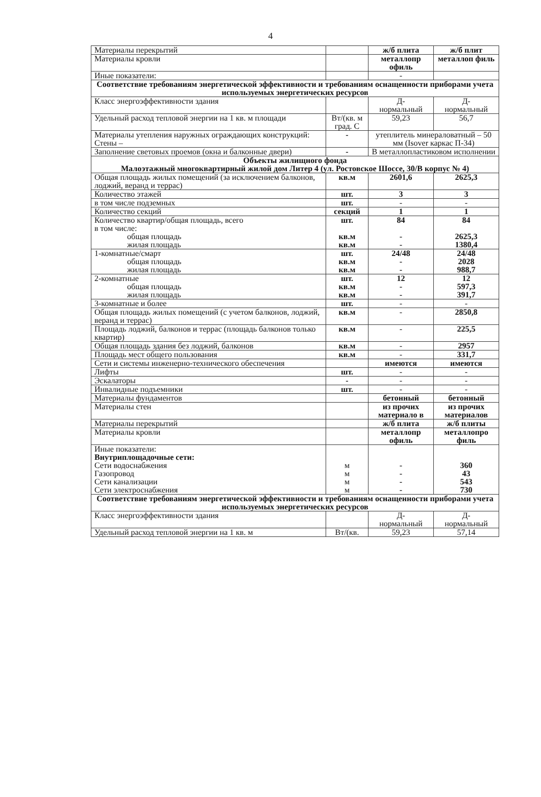4
| Материалы перекрытий | | ж/б плита | ж/б плит |
| Материалы кровли | | металлопр офиль | металлоп филь |
| Иные показатели: | | - | |
| Соответствие требованиям энергетической эффективности и требованиям оснащенности приборами учета используемых энергетических ресурсов | | | |
| Класс энергоэффективности здания | | Д- нормальный | Д- нормальный |
| Удельный расход тепловой энергии на 1 кв. м площади | Вт/(кв. м град. С | 59,23 | 56,7 |
| Материалы утепления наружных ограждающих конструкций: Стены – | - | утеплитель минераловатный – 50 мм (Isover каркас П-34) | |
| Заполнение световых проемов (окна и балконные двери) | - | В металлопластиковом исполнении | |
| Объекты жилищного фонда Малоэтажный многоквартирный жилой дом Литер 4 (ул. Ростовское Шоссе, 30/В корпус № 4) | | | |
| Общая площадь жилых помещений (за исключением балконов, лоджий, веранд и террас) | кв.м | 2601,6 | 2625,3 |
| Количество этажей | шт. | 3 | 3 |
| в том числе подземных | шт. | - | - |
| Количество секций | секций | 1 | 1 |
| Количество квартир/общая площадь, всего в том числе: общая площадь жилая площадь | шт. кв.м кв.м | 84 - - | 84 2625,3 1380,4 |
| 1-комнатные/смарт общая площадь жилая площадь | шт. кв.м кв.м | 24/48 - - | 24/48 2028 988,7 |
| 2-комнатные общая площадь жилая площадь | шт. кв.м кв.м | 12 - - | 12 597,3 391,7 |
| 3-комнатные и более | шт. | - | - |
| Общая площадь жилых помещений (с учетом балконов, лоджий, веранд и террас) | кв.м | - | 2850,8 |
| Площадь лоджий, балконов и террас (площадь балконов только квартир) | кв.м | - | 225,5 |
| Общая площадь здания без лоджий, балконов | кв.м | - | 2957 |
| Площадь мест общего пользования | кв.м | - | 331,7 |
| Сети и системы инженерно-технического обеспечения | | имеются | имеются |
| Лифты | шт. | - | - |
| Эскалаторы | - | - | - |
| Инвалидные подъемники | шт. | - | - |
| Материалы фундаментов | | бетонный | бетонный |
| Материалы стен | | из прочих материало в | из прочих материалов |
| Материалы перекрытий | | ж/б плита | ж/б плиты |
| Материалы кровли | | металлопр офиль | металлопро филь |
| Иные показатели: Внутриплощадочные сети: Сети водоснабжения Газопровод Сети канализации Сети электроснабжения | м м м м | - - - - | 360 43 543 730 |
| Соответствие требованиям энергетической эффективности и требованиям оснащенности приборами учета используемых энергетических ресурсов | | | |
| Класс энергоэффективности здания | | Д- нормальный | Д- нормальный |
| Удельный расход тепловой энергии на 1 кв. м | Вт/(кв. | 59,23 | 57,14 |